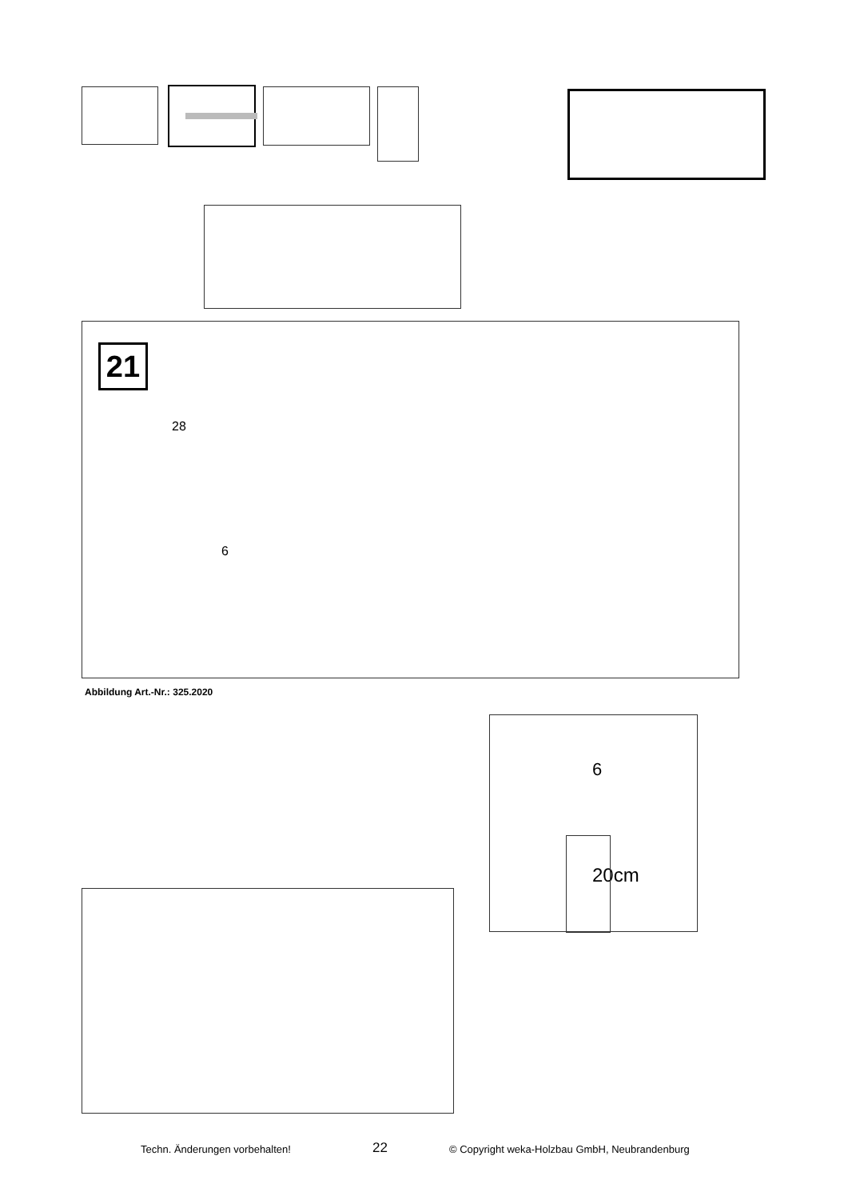21
28
6
Abbildung Art.-Nr.: 325.2020
6
20cm
Techn. Änderungen vorbehalten! 22
© Copyright weka-Holzbau GmbH, Neubrandenburg